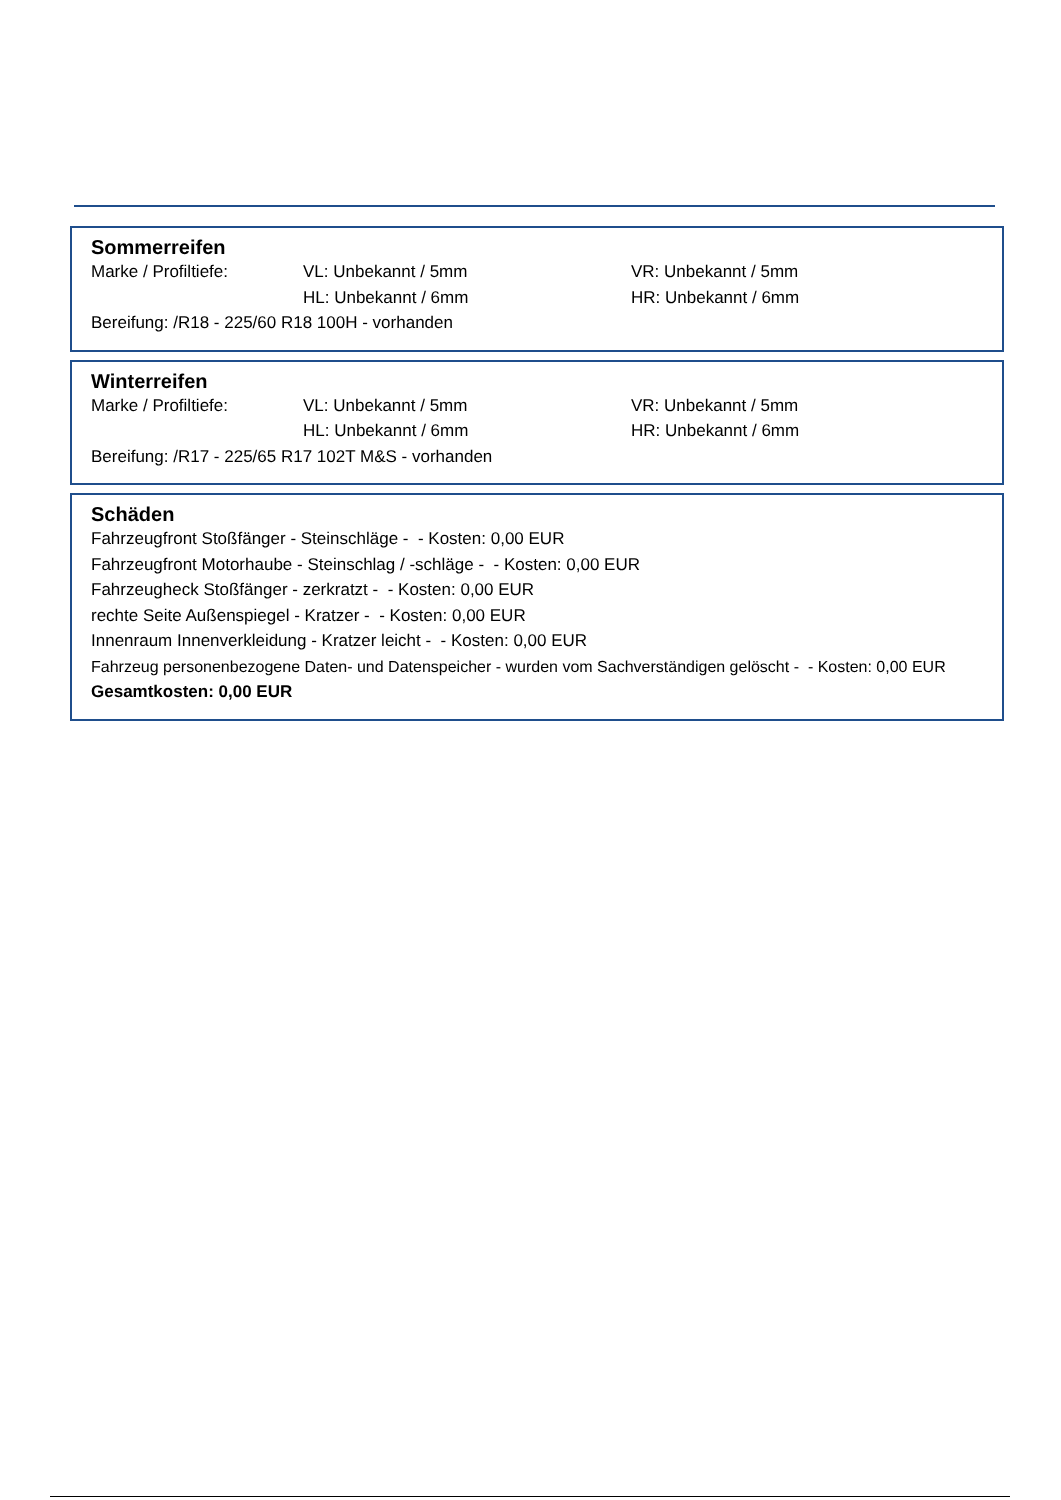Sommerreifen
| Marke / Profiltiefe: | VL: Unbekannt / 5mm | VR: Unbekannt / 5mm |
| | HL: Unbekannt / 6mm | HR: Unbekannt / 6mm |
Bereifung: /R18 - 225/60 R18 100H - vorhanden
Winterreifen
| Marke / Profiltiefe: | VL: Unbekannt / 5mm | VR: Unbekannt / 5mm |
| | HL: Unbekannt / 6mm | HR: Unbekannt / 6mm |
Bereifung: /R17 - 225/65 R17 102T M&S - vorhanden
Schäden
Fahrzeugfront Stoßfänger - Steinschläge - - Kosten: 0,00 EUR
Fahrzeugfront Motorhaube - Steinschlag / -schläge - - Kosten: 0,00 EUR
Fahrzeugheck Stoßfänger - zerkratzt - - Kosten: 0,00 EUR
rechte Seite Außenspiegel - Kratzer - - Kosten: 0,00 EUR
Innenraum Innenverkleidung - Kratzer leicht - - Kosten: 0,00 EUR
Fahrzeug personenbezogene Daten- und Datenspeicher - wurden vom Sachverständigen gelöscht - - Kosten: 0,00 EUR
Gesamtkosten: 0,00 EUR